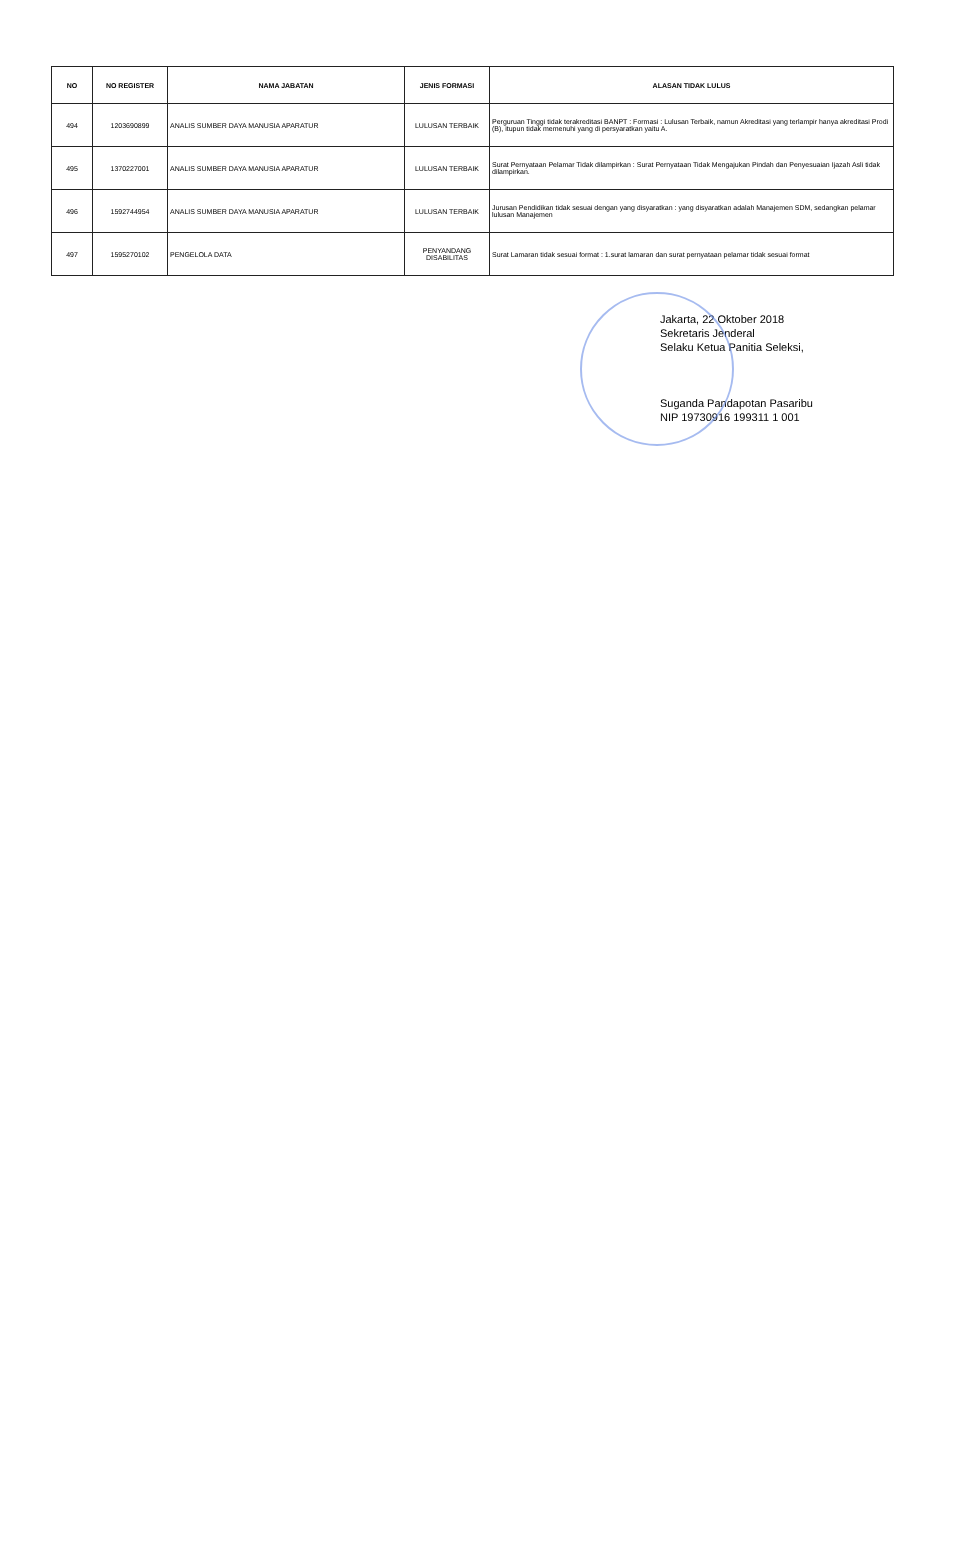| NO | NO REGISTER | NAMA JABATAN | JENIS FORMASI | ALASAN TIDAK LULUS |
| --- | --- | --- | --- | --- |
| 494 | 1203690899 | ANALIS SUMBER DAYA MANUSIA APARATUR | LULUSAN TERBAIK | Perguruan Tinggi tidak terakreditasi BANPT : Formasi : Lulusan Terbaik, namun Akreditasi yang terlampir hanya akreditasi Prodi (B), itupun tidak memenuhi yang di persyaratkan yaitu A. |
| 495 | 1370227001 | ANALIS SUMBER DAYA MANUSIA APARATUR | LULUSAN TERBAIK | Surat Pernyataan Pelamar Tidak dilampirkan : Surat Pernyataan Tidak Mengajukan Pindah dan Penyesuaian Ijazah Asli tidak dilampirkan. |
| 496 | 1592744954 | ANALIS SUMBER DAYA MANUSIA APARATUR | LULUSAN TERBAIK | Jurusan Pendidikan tidak sesuai dengan yang disyaratkan : yang disyaratkan adalah Manajemen SDM, sedangkan pelamar lulusan Manajemen |
| 497 | 1595270102 | PENGELOLA DATA | PENYANDANG DISABILITAS | Surat Lamaran tidak sesuai format : 1.surat lamaran dan surat pernyataan pelamar tidak sesuai format |
Jakarta, 22 Oktober 2018
Sekretaris Jenderal
Selaku Ketua Panitia Seleksi,
Suganda Pandapotan Pasaribu
NIP 19730916 199311 1 001